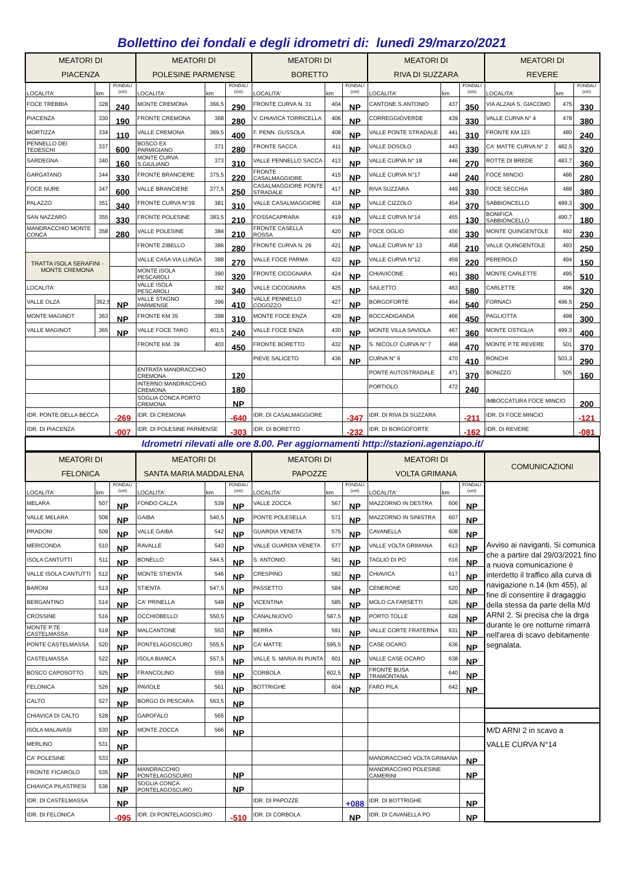Bollettino dei fondali e degli idrometri di: lunedì 29/marzo/2021
| MEATORI DI PIACENZA | | | MEATORI DI POLESINE PARMENSE | | | MEATORI DI BORETTO | | | MEATORI DI RIVA DI SUZZARA | | | MEATORI DI REVERE | | |
| --- | --- | --- | --- | --- | --- | --- | --- | --- | --- | --- | --- | --- | --- | --- |
| LOCALITA' | km | FONDALI (cm) | LOCALITA' | km | FONDALI (cm) | LOCALITA' | km | FONDALI (cm) | LOCALITA' | km | FONDALI (cm) | LOCALITA' | km | FONDALI (cm) |
| FOCE TREBBIA | 328 | 240 | MONTE CREMONA | 366,5 | 290 | FRONTE CURVA N. 31 | 404 | NP | CANTONE S.ANTONIO | 437 | 350 | VIA ALZAIA S. GIACOMO | 475 | 330 |
| PIACENZA | 330 | 190 | FRONTE CREMONA | 368 | 280 | V. CHIAVICA TORRICELLA | 406 | NP | CORREGGIOVERDE | 439 | 330 | VALLE CURVA N° 4 | 478 | 380 |
| MORTIZZA | 334 | 110 | VALLE CREMONA | 369,5 | 400 | F. PENN. GUSSOLA | 408 | NP | VALLE PONTE STRADALE | 441 | 310 | FRONTE KM.123 | 480 | 240 |
| PENNELLO DEI TEDESCHI | 337 | 600 | BOSCO EX PARMIGIANO | 371 | 280 | FRONTE SACCA | 411 | NP | VALLE DOSOLO | 443 | 330 | CA' MATTE CURVA N° 2 | 482,5 | 320 |
| SARDEGNA | 340 | 160 | MONTE CURVA S.GIULIANO | 373 | 310 | VALLE PENNELLO SACCA | 413 | NP | VALLE CURVA N° 18 | 446 | 270 | ROTTE DI BREDE | 483,7 | 360 |
| GARGATANO | 344 | 330 | FRONTE BRANCIERE | 375,5 | 220 | FRONTE CASALMAGGIORE | 415 | NP | VALLE CURVA N°17 | 448 | 240 | FOCE MINCIO | 486 | 280 |
| FOCE NURE | 347 | 600 | VALLE BRANCIERE | 377,5 | 250 | CASALMAGGIORE PONTE STRADALE | 417 | NP | RIVA SUZZARA | 449 | 330 | FOCE SECCHIA | 488 | 380 |
| PALAZZO | 351 | 340 | FRONTE CURVA N°39 | 381 | 310 | VALLE CASALMAGGIORE | 418 | NP | VALLE CIZZOLO | 454 | 370 | SABBIONCELLO | 489,3 | 300 |
| SAN NAZZARO | 355 | 330 | FRONTE POLESINE | 383,5 | 210 | FOSSACAPRARA | 419 | NP | VALLE CURVA N°14 | 455 | 130 | BONIFICA SABBIONCELLO | 490,7 | 180 |
| MANDRACCHIO MONTE CONCA | 358 | 280 | VALLE POLESINE | 384 | 210 | FRONTE CASELLA ROSSA | 420 | NP | FOCE OGLIO | 456 | 330 | MONTE QUINGENTOLE | 492 | 230 |
| | | | FRONTE ZIBELLO | 386 | 280 | FRONTE CURVA N. 26 | 421 | NP | VALLE CURVA N° 13 | 458 | 210 | VALLE QUINGENTOLE | 493 | 250 |
| TRATTA ISOLA SERAFINI - MONTE CREMONA | | | VALLE CASA VIA LUNGA | 388 | 270 | VALLE FOCE PARMA | 422 | NP | VALLE CURVA N°12 | 459 | 220 | PEREROLO | 494 | 150 |
| | | | MONTE ISOLA PESCAROLI | 390 | 320 | FRONTE CICOGNARA | 424 | NP | CHIAVICONE | 461 | 380 | MONTE CARLETTE | 495 | 510 |
| LOCALITA' | | | VALLE ISOLA PESCAROLI | 392 | 340 | VALLE CICOGNARA | 425 | NP | SAILETTO | 463 | 580 | CARLETTE | 496 | 320 |
| VALLE OLZA | 362,5 | NP | VALLE STAGNO PARMENSE | 396 | 410 | VALLE PENNELLO COGOZZO | 427 | NP | BORGOFORTE | 464 | 540 | FORNACI | 496,5 | 250 |
| MONTE MAGINOT | 363 | NP | FRONTE KM 35 | 398 | 310 | MONTE FOCE ENZA | 429 | NP | BOCCADIGANDA | 466 | 450 | PAGLIOTTA | 498 | 300 |
| VALLE MAGINOT | 365 | NP | VALLE FOCE TARO | 401,5 | 240 | VALLE FOCE ENZA | 430 | NP | MONTE VILLA SAVIOLA | 467 | 360 | MONTE OSTIGLIA | 499,3 | 400 |
| | | | FRONTE KM. 39 | 403 | 450 | FRONTE BORETTO | 432 | NP | S. NICOLO' CURVA N° 7 | 468 | 470 | MONTE P.TE REVERE | 501 | 370 |
| | | | | | | PIEVE SALICETO | 436 | NP | CURVA N° 6 | 470 | 410 | RONCHI | 503,3 | 290 |
| | | | ENTRATA MANDRACCHIO CREMONA | | 120 | | | | PONTE AUTOSTRADALE | 471 | 370 | BONIZZO | 505 | 160 |
| | | | INTERNO MANDRACCHIO CREMONA | | 180 | | | | PORTIOLO | 472 | 240 | | | |
| | | | SOGLIA CONCA PORTO CREMONA | | NP | | | | | | | IMBOCCATURA FOCE MINCIO | | 200 |
| IDR. PONTE DELLA BECCA | | -269 | IDR. DI CREMONA | | -640 | IDR. DI CASALMAGGIORE | | -347 | IDR. DI RIVA DI SUZZARA | | -211 | IDR. DI FOCE MINCIO | | -121 |
| IDR. DI PIACENZA | | -007 | IDR. DI POLESINE PARMENSE | | -303 | IDR. DI BORETTO | | -232 | IDR. DI BORGOFORTE | | -162 | IDR. DI REVERE | | -081 |
Idrometri rilevati alle ore 8.00. Per aggiornamenti http://stazioni.agenziapo.it/
| MEATORI DI FELONICA | | | MEATORI DI SANTA MARIA MADDALENA | | | MEATORI DI PAPOZZE | | | MEATORI DI VOLTA GRIMANA | | | COMUNICAZIONI |
| --- | --- | --- | --- | --- | --- | --- | --- | --- | --- | --- | --- | --- |
| LOCALITA' | km | FONDALI (cm) | LOCALITA' | km | FONDALI (cm) | LOCALITA' | km | FONDALI (cm) | LOCALITA' | km | FONDALI (cm) | Avviso ai naviganti. Si comunica che a partire dal 29/03/2021 fino a nuova comunicazione è interdetto il traffico alla curva di navigazione n.14 (km 455), al fine di consentire il dragaggio della stessa da parte della M/d ARNI 2. Si precisa che la drga durante le ore notturne rimarrà nell'area di scavo debitamente segnalata. |
| MELARA | 507 | NP | FONDO CALZA | 539 | NP | VALLE ZOCCA | 567 | NP | MAZZORNO IN DESTRA | 606 | NP | |
| VALLE MELARA | 508 | NP | GAIBA | 540,5 | NP | PONTE POLESELLA | 571 | NP | MAZZORNO IN SINISTRA | 607 | NP | |
| PRADONI | 509 | NP | VALLE GAIBA | 542 | NP | GUARDIA VENETA | 575 | NP | CAVANELLA | 608 | NP | |
| MERICONDA | 510 | NP | RAVALLE | 543 | NP | VALLE GUARDIA VENETA | 577 | NP | VALLE VOLTA GRIMANA | 613 | NP | |
| ISOLA CANTUTTI | 511 | NP | BONELLO | 544,5 | NP | S. ANTONIO | 581 | NP | TAGLIO DI PO | 616 | NP | |
| VALLE ISOLA CANTUTTI | 512 | NP | MONTE STIENTA | 546 | NP | CRESPINO | 582 | NP | CHIAVICA | 617 | NP | |
| BARONI | 513 | NP | STIENTA | 547,5 | NP | PASSETTO | 584 | NP | CENERONE | 620 | NP | |
| BERGANTINO | 514 | NP | CA' PRINELLA | 549 | NP | VICENTINA | 585 | NP | MOLO CA FARSETTI | 626 | NP | |
| CROSSINE | 516 | NP | OCCHIOBELLO | 550,5 | NP | CANALNUOVO | 587,5 | NP | PORTO TOLLE | 628 | NP | |
| MONTE P.TE CASTELMASSA | 519 | NP | MALCANTONE | 553 | NP | BERRA | 591 | NP | VALLE CORTE FRATERNA | 631 | NP | |
| PONTE CASTELMASSA | 520 | NP | PONTELAGOSCURO | 555,5 | NP | CA' MATTE | 595,5 | NP | CASE OCARO | 636 | NP | |
| CASTELMASSA | 522 | NP | ISOLA BIANCA | 557,5 | NP | VALLE S. MARIA IN PUNTA | 601 | NP | VALLE CASE OCARO | 638 | NP | |
| BOSCO CAPOSOTTO | 525 | NP | FRANCOLINO | 559 | NP | CORBOLA | 602,5 | NP | FRONTE BUSA TRAMONTANA | 640 | NP | |
| FELONICA | 526 | NP | PAVIOLE | 561 | NP | BOTTRIGHE | 604 | NP | FARO PILA | 642 | NP | |
| CALTO | 527 | NP | BORGO DI PESCARA | 563,5 | NP | | | | | | | |
| CHIAVICA DI CALTO | 528 | NP | GAROFALO | 565 | NP | | | | | | | |
| ISOLA MALAVASI | 530 | NP | MONTE ZOCCA | 566 | NP | | | | | | | M/D ARNI 2 in scavo a VALLE CURVA N°14 |
| MERLINO | 531 | NP | | | | | | | | | | |
| CA' POLESINE | 533 | NP | | | | | | | MANDRACCHIO VOLTA GRIMANA | | NP | |
| FRONTE FICAROLO | 535 | NP | MANDRACCHIO PONTELAGOSCURO | | NP | | | | MANDRACCHIO POLESINE CAMERINI | | NP | |
| CHIAVICA PILASTRESI | 536 | NP | SOGLIA CONCA PONTELAGOSCURO | | NP | | | | | | | |
| IDR. DI CASTELMASSA | | NP | | | | IDR. DI PAPOZZE | | +088 | IDR. DI BOTTRIGHE | | NP | |
| IDR. DI FELONICA | | -095 | IDR. DI PONTELAGOSCURO | | -510 | IDR. DI CORBOLA | | NP | IDR. DI CAVANELLA PO | | NP | |